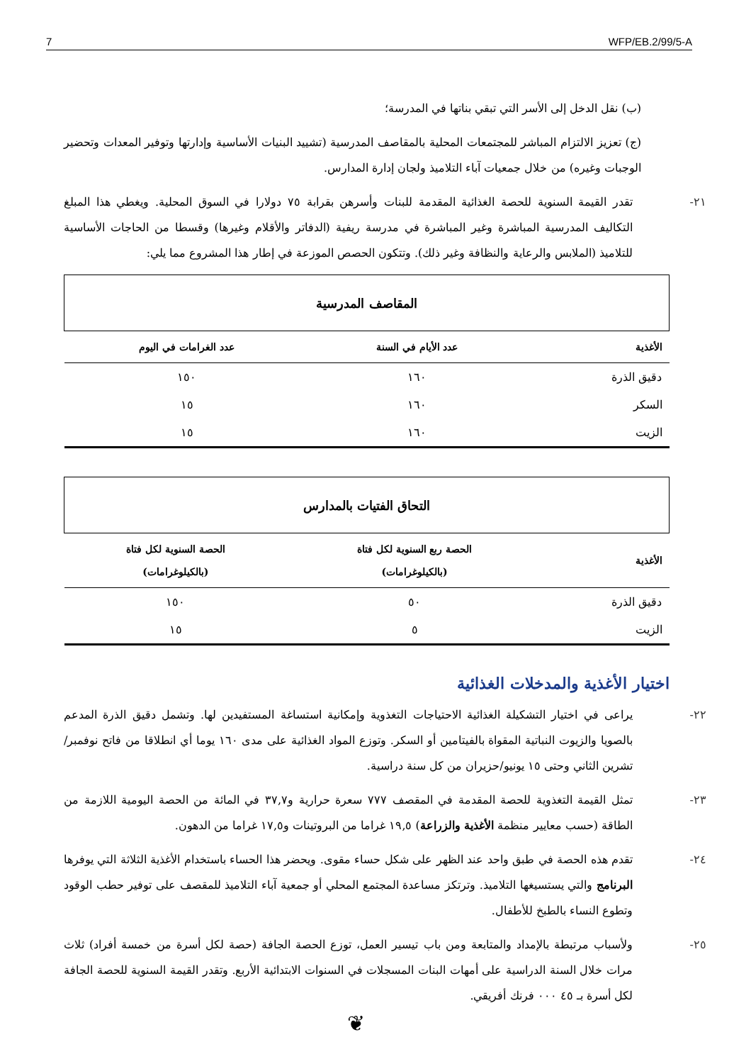7 WFP/EB.2/99/5-A
(ب) نقل الدخل إلى الأسر التي تبقي بناتها في المدرسة؛
(ج) تعزيز الالتزام المباشر للمجتمعات المحلية بالمقاصف المدرسية (تشييد البنيات الأساسية وإدارتها وتوفير المعدات وتحضير الوجبات وغيره) من خلال جمعيات آباء التلاميذ ولجان إدارة المدارس.
٢١- تقدر القيمة السنوية للحصة الغذائية المقدمة للبنات وأسرهن بقرابة ٧٥ دولارا في السوق المحلية. ويغطي هذا المبلغ التكاليف المدرسية المباشرة وغير المباشرة في مدرسة ريفية (الدفاتر والأقلام وغيرها) وقسطا من الحاجات الأساسية للتلاميذ (الملابس والرعاية والنظافة وغير ذلك). وتتكون الحصص الموزعة في إطار هذا المشروع مما يلي:
| المقاصف المدرسية | | |
| الأغذية | عدد الأيام في السنة | عدد الغرامات في اليوم |
| دقيق الذرة | ١٦٠ | ١٥٠ |
| السكر | ١٦٠ | ١٥ |
| الزيت | ١٦٠ | ١٥ |
| التحاق الفتيات بالمدارس | | |
| الأغذية | الحصة ربع السنوية لكل فتاة (بالكيلوغرامات) | الحصة السنوية لكل فتاة (بالكيلوغرامات) |
| دقيق الذرة | ٥٠ | ١٥٠ |
| الزيت | ٥ | ١٥ |
اختيار الأغذية والمدخلات الغذائية
٢٢- يراعى في اختيار التشكيلة الغذائية الاحتياجات التغذوية وإمكانية استساغة المستفيدين لها. وتشمل دقيق الذرة المدعم بالصويا والزيوت النباتية المقواة بالفيتامين أو السكر. وتوزع المواد الغذائية على مدى ١٦٠ يوما أي انطلاقا من فاتح نوفمبر/تشرين الثاني وحتى ١٥ يونيو/حزيران من كل سنة دراسية.
٢٣- تمثل القيمة التغذوية للحصة المقدمة في المقصف ٧٧٧ سعرة حرارية و٣٧,٧ في المائة من الحصة اليومية اللازمة من الطاقة (حسب معايير منظمة الأغذية والزراعة) ١٩,٥ غراما من البروتينات و١٧,٥ غراما من الدهون.
٢٤- تقدم هذه الحصة في طبق واحد عند الظهر على شكل حساء مقوى. ويحضر هذا الحساء باستخدام الأغذية الثلاثة التي يوفرها البرنامج والتي يستسيغها التلاميذ. وترتكز مساعدة المجتمع المحلي أو جمعية آباء التلاميذ للمقصف على توفير حطب الوقود وتطوع النساء بالطبخ للأطفال.
٢٥- ولأسباب مرتبطة بالإمداد والمتابعة ومن باب تيسير العمل، توزع الحصة الجافة (حصة لكل أسرة من خمسة أفراد) ثلاث مرات خلال السنة الدراسية على أمهات البنات المسجلات في السنوات الابتدائية الأربع. وتقدر القيمة السنوية للحصة الجافة لكل أسرة بـ ٤٥ ٠٠٠ فرنك أفريقي.
❦